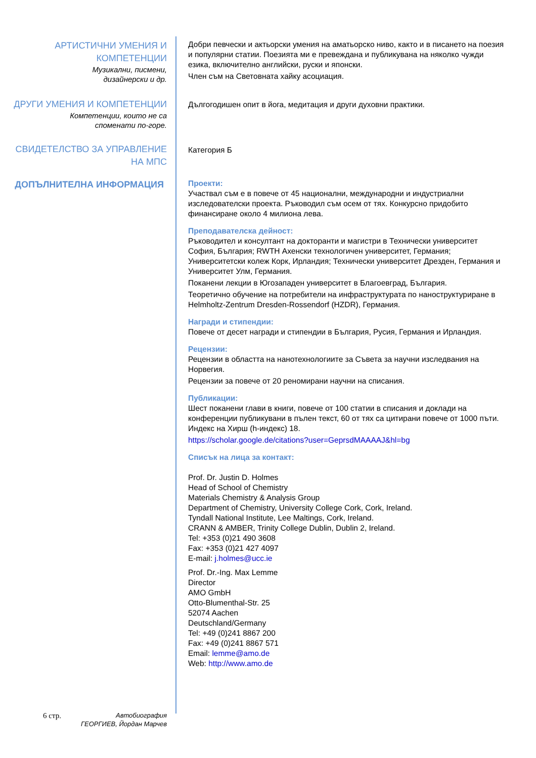АРТИСТИЧНИ УМЕНИЯ И
КОМПЕТЕНЦИИ
Музикални, писмени,
дизайнерски и др.
Добри певчески и актьорски умения на аматьорско ниво, както и в писането на поезия и популярни статии. Поезията ми е превеждана и публикувана на няколко чужди езика, включително английски, руски и японски.
Член съм на Световната хайку асоциация.
ДРУГИ УМЕНИЯ И КОМПЕТЕНЦИИ
Компетенции, които не са
споменати по-горе.
Дългогодишен опит в йога, медитация и други духовни практики.
СВИДЕТЕЛСТВО ЗА УПРАВЛЕНИЕ
НА МПС
Категория Б
ДОПЪЛНИТЕЛНА ИНФОРМАЦИЯ
Проекти:
Участвал съм е в повече от 45 национални, международни и индустриални изследователски проекта. Ръководил съм осем от тях. Конкурсно придобито финансиране около 4 милиона лева.
Преподавателска дейност:
Ръководител и консултант на докторанти и магистри в Технически университет София, България; RWTH Ахенски технологичен университет, Германия; Университетски колеж Корк, Ирландия; Технически университет Дрезден, Германия и Университет Улм, Германия.
Поканени лекции в Югозападен университет в Благоевград, България.
Теоретично обучение на потребители на инфраструктурата по наноструктуриране в Helmholtz-Zentrum Dresden-Rossendorf (HZDR), Германия.
Награди и стипендии:
Повече от десет награди и стипендии в България, Русия, Германия и Ирландия.
Рецензии:
Рецензии в областта на нанотехнологиите за Съвета за научни изследвания на Норвегия.
Рецензии за повече от 20 реномирани научни на списания.
Публикации:
Шест поканени глави в книги, повече от 100 статии в списания и доклади на конференции публикувани в пълен текст, 60 от тях са цитирани повече от 1000 пъти. Индекс на Хирш (h-индекс) 18.
https://scholar.google.de/citations?user=GeprsdMAAAAJ&hl=bg
Списък на лица за контакт:
Prof. Dr. Justin D. Holmes
Head of School of Chemistry
Materials Chemistry & Analysis Group
Department of Chemistry, University College Cork, Cork, Ireland.
Tyndall National Institute, Lee Maltings, Cork, Ireland.
CRANN & AMBER, Trinity College Dublin, Dublin 2, Ireland.
Tel: +353 (0)21 490 3608
Fax: +353 (0)21 427 4097
E-mail: j.holmes@ucc.ie
Prof. Dr.-Ing. Max Lemme
Director
AMO GmbH
Otto-Blumenthal-Str. 25
52074 Aachen
Deutschland/Germany
Tel: +49 (0)241 8867 200
Fax: +49 (0)241 8867 571
Email: lemme@amo.de
Web: http://www.amo.de
6 стр. Автобиография
ГЕОРГИЕВ, Йордан Марчев